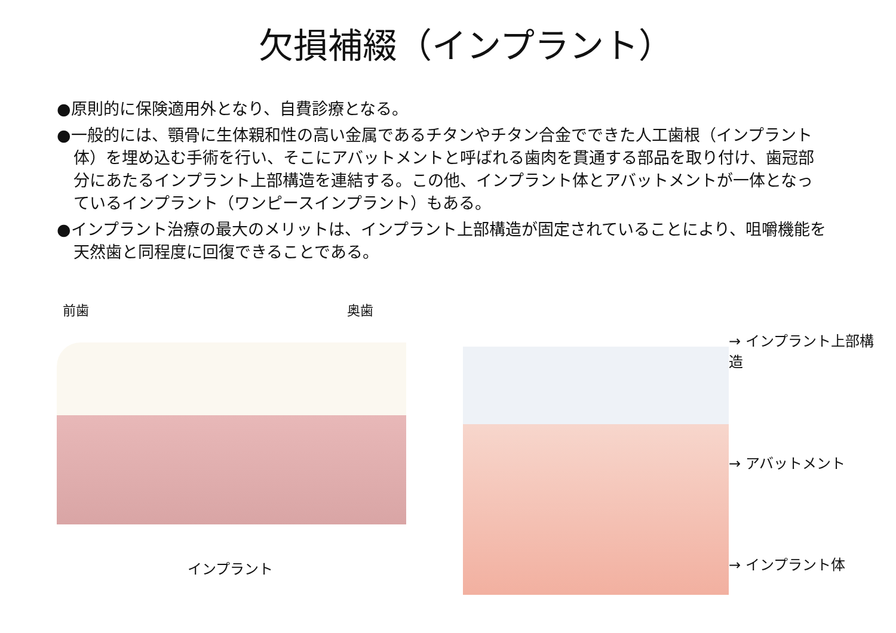欠損補綴（インプラント）
●原則的に保険適用外となり、自費診療となる。
●一般的には、顎骨に生体親和性の高い金属であるチタンやチタン合金でできた人工歯根（インプラント体）を埋め込む手術を行い、そこにアバットメントと呼ばれる歯肉を貫通する部品を取り付け、歯冠部分にあたるインプラント上部構造を連結する。この他、インプラント体とアバットメントが一体となっているインプラント（ワンピースインプラント）もある。
●インプラント治療の最大のメリットは、インプラント上部構造が固定されていることにより、咀嚼機能を天然歯と同程度に回復できることである。
前歯 奥歯
インプラント
→ インプラント上部構造
→ アバットメント
→ インプラント体